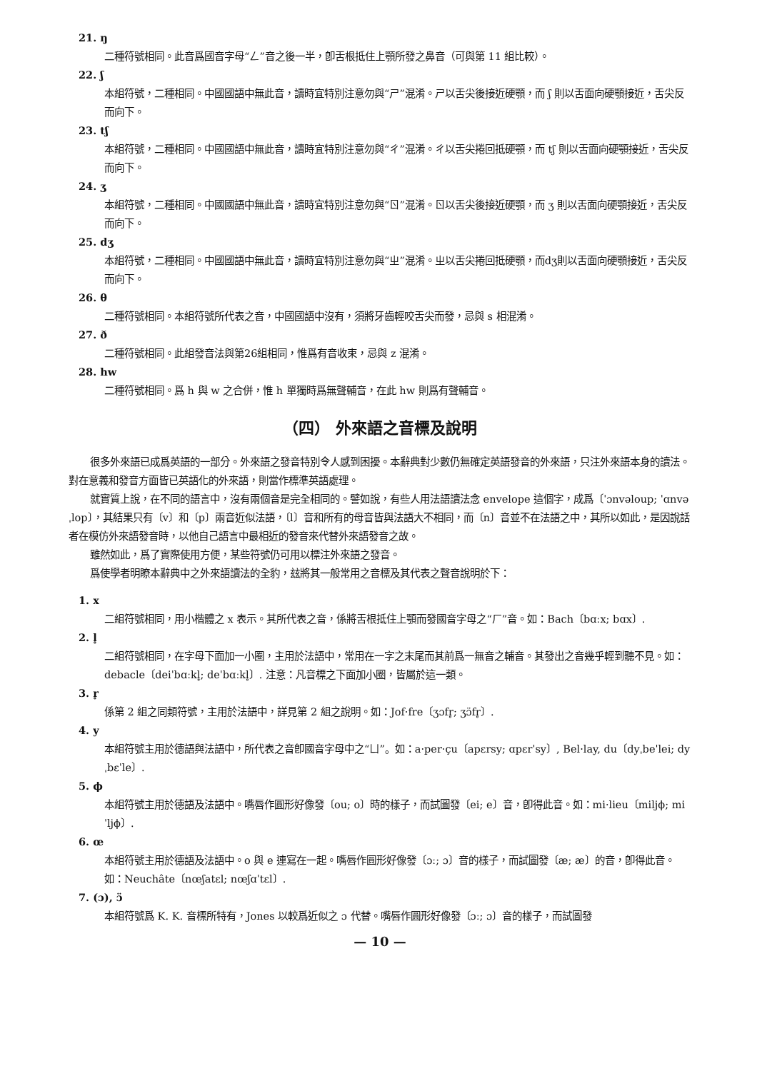21. ŋ
二種符號相同。此音爲國音字母“ㄥ”音之後一半，卽舌根抵住上顎所發之鼻音（可與第 11 組比較）。
22. ʃ
本組符號，二種相同。中國國語中無此音，讀時宜特別注意勿與“ㄕ”混淆。ㄕ以舌尖後接近硬顎，而 ʃ 則以舌面向硬顎接近，舌尖反而向下。
23. tʃ
本組符號，二種相同。中國國語中無此音，讀時宜特別注意勿與“ㄔ”混淆。ㄔ以舌尖捲回抵硬顎，而 tʃ 則以舌面向硬顎接近，舌尖反而向下。
24. ʒ
本組符號，二種相同。中國國語中無此音，讀時宜特別注意勿與“ㄖ”混淆。ㄖ以舌尖後接近硬顎，而 ʒ 則以舌面向硬顎接近，舌尖反而向下。
25. dʒ
本組符號，二種相同。中國國語中無此音，讀時宜特別注意勿與“ㄓ”混淆。ㄓ以舌尖捲回抵硬顎，而dʒ則以舌面向硬顎接近，舌尖反而向下。
26. θ
二種符號相同。本組符號所代表之音，中國國語中沒有，須將牙齒輕咬舌尖而發，忌與 s 相混淆。
27. ð
二種符號相同。此組發音法與第26組相同，惟爲有音收束，忌與 z 混淆。
28. hw
二種符號相同。爲 h 與 w 之合併，惟 h 單獨時爲無聲輔音，在此 hw 則爲有聲輔音。
（四） 外來語之音標及說明
很多外來語已成爲英語的一部分。外來語之發音特別令人感到困擾。本辭典對少數仍無確定英語發音的外來語，只注外來語本身的讀法。對在意義和發音方面皆已英語化的外來語，則當作標準英語處理。
就實質上說，在不同的語言中，沒有兩個音是完全相同的。譬如說，有些人用法語讀法念 envelope 這個字，成爲〔ˈɔnvəloup; ˈɑnvəˌlop〕，其結果只有〔v〕和〔p〕兩音近似法語，〔l〕音和所有的母音皆與法語大不相同，而〔n〕音並不在法語之中，其所以如此，是因說話者在模仿外來語發音時，以他自己語言中最相近的發音來代替外來語發音之故。
雖然如此，爲了實際使用方便，某些符號仍可用以標注外來語之發音。
爲使學者明瞭本辭典中之外來語讀法的全豹，玆將其一般常用之音標及其代表之聲音說明於下：
1. x
二組符號相同，用小楷體之 x 表示。其所代表之音，係將舌根抵住上顎而發國音字母之“ㄏ”音。如：Bach〔bɑːx; bɑx〕.
2. l̥
二組符號相同，在字母下面加一小圈，主用於法語中，常用在一字之末尾而其前爲一無音之輔音。其發出之音幾乎輕到聽不見。如：debacle〔deiˈbɑːkl̥; deˈbɑːkl̥〕. 注意：凡音標之下面加小圈，皆屬於這一類。
3. r̥
係第 2 組之同類符號，主用於法語中，詳見第 2 組之說明。如：Jof·fre〔ʒɔfr̥; ʒɔ̈fr̥〕.
4. y
本組符號主用於德語與法語中，所代表之音卽國音字母中之“ㄩ”。如：a·per·çu〔apɛrsy; ɑpɛrˈsy〕, Bel·lay, du〔dyˌbeˈlei; dyˌbɛˈle〕.
5. ϕ
本組符號主用於德語及法語中。嘴唇作圓形好像發〔ou; o〕時的樣子，而試圖發〔ei; e〕音，卽得此音。如：mi·lieu〔miljϕ; miˈljϕ〕.
6. œ
本組符號主用於德語及法語中。o 與 e 連寫在一起。嘴唇作圓形好像發〔ɔː; ɔ〕音的樣子，而試圖發〔æ; æ〕的音，卽得此音。如：Neuchâte〔nœʃatɛl; nœʃɑˈtɛl〕.
7. (ɔ), ɔ̈
本組符號爲 K. K. 音標所特有，Jones 以較爲近似之 ɔ 代替。嘴唇作圓形好像發〔ɔː; ɔ〕音的樣子，而試圖發
— 10 —